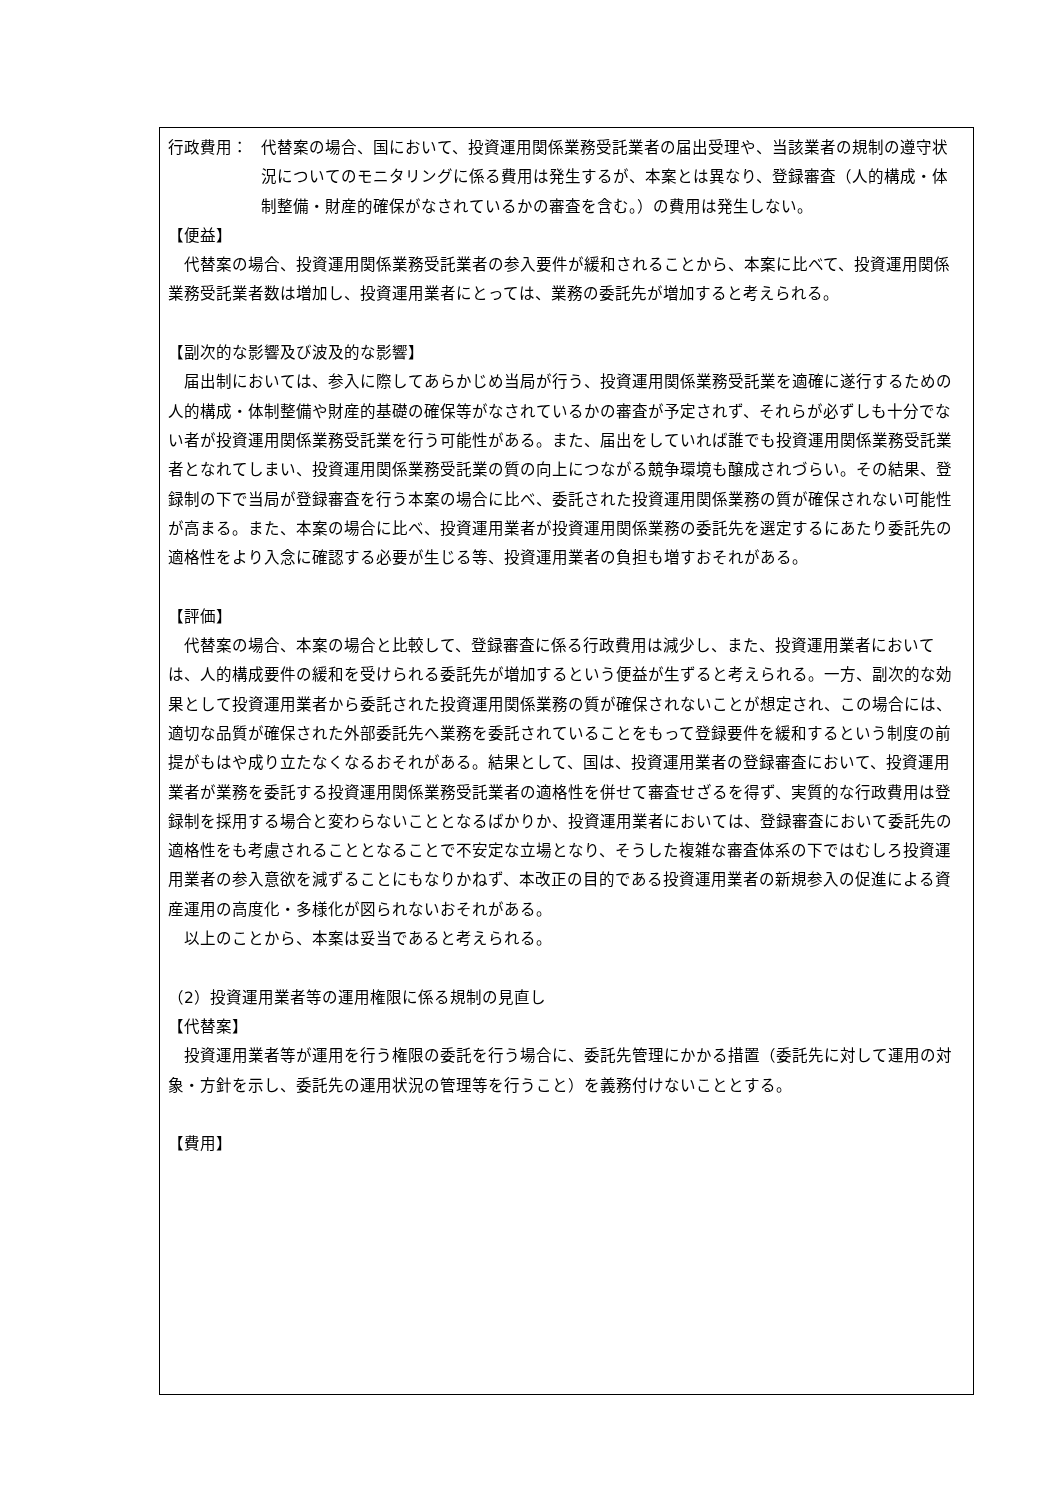行政費用： 代替案の場合、国において、投資運用関係業務受託業者の届出受理や、当該業者の規制の遵守状況についてのモニタリングに係る費用は発生するが、本案とは異なり、登録審査（人的構成・体制整備・財産的確保がなされているかの審査を含む。）の費用は発生しない。
【便益】
代替案の場合、投資運用関係業務受託業者の参入要件が緩和されることから、本案に比べて、投資運用関係業務受託業者数は増加し、投資運用業者にとっては、業務の委託先が増加すると考えられる。
【副次的な影響及び波及的な影響】
届出制においては、参入に際してあらかじめ当局が行う、投資運用関係業務受託業を適確に遂行するための人的構成・体制整備や財産的基礎の確保等がなされているかの審査が予定されず、それらが必ずしも十分でない者が投資運用関係業務受託業を行う可能性がある。また、届出をしていれば誰でも投資運用関係業務受託業者となれてしまい、投資運用関係業務受託業の質の向上につながる競争環境も醸成されづらい。その結果、登録制の下で当局が登録審査を行う本案の場合に比べ、委託された投資運用関係業務の質が確保されない可能性が高まる。また、本案の場合に比べ、投資運用業者が投資運用関係業務の委託先を選定するにあたり委託先の適格性をより入念に確認する必要が生じる等、投資運用業者の負担も増すおそれがある。
【評価】
代替案の場合、本案の場合と比較して、登録審査に係る行政費用は減少し、また、投資運用業者においては、人的構成要件の緩和を受けられる委託先が増加するという便益が生ずると考えられる。一方、副次的な効果として投資運用業者から委託された投資運用関係業務の質が確保されないことが想定され、この場合には、適切な品質が確保された外部委託先へ業務を委託されていることをもって登録要件を緩和するという制度の前提がもはや成り立たなくなるおそれがある。結果として、国は、投資運用業者の登録審査において、投資運用業者が業務を委託する投資運用関係業務受託業者の適格性を併せて審査せざるを得ず、実質的な行政費用は登録制を採用する場合と変わらないこととなるばかりか、投資運用業者においては、登録審査において委託先の適格性をも考慮されることとなることで不安定な立場となり、そうした複雑な審査体系の下ではむしろ投資運用業者の参入意欲を減ずることにもなりかねず、本改正の目的である投資運用業者の新規参入の促進による資産運用の高度化・多様化が図られないおそれがある。
以上のことから、本案は妥当であると考えられる。
（2）投資運用業者等の運用権限に係る規制の見直し
【代替案】
投資運用業者等が運用を行う権限の委託を行う場合に、委託先管理にかかる措置（委託先に対して運用の対象・方針を示し、委託先の運用状況の管理等を行うこと）を義務付けないこととする。
【費用】